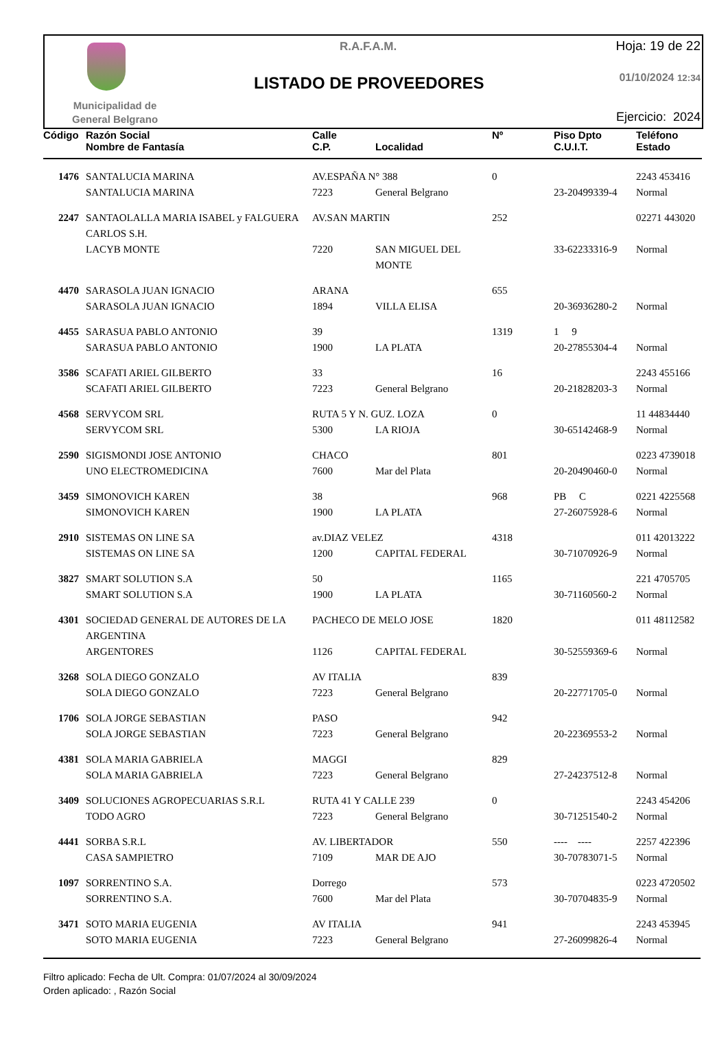Municipalidad de
General Belgrano
R.A.F.A.M.
LISTADO DE PROVEEDORES
Hoja: 19 de 22
01/10/2024 12:34
Ejercicio: 2024
| Código | Razón Social | Calle | | Nº | Piso Dpto | Teléfono |
| --- | --- | --- | --- | --- | --- | --- |
| | Nombre de Fantasía | C.P. | Localidad | | C.U.I.T. | Estado |
| 1476 | SANTALUCIA MARINA | AV.ESPAÑA N° 388 | | 0 | | 2243 453416 |
| | SANTALUCIA MARINA | 7223 | General Belgrano | | 23-20499339-4 | Normal |
| 2247 | SANTAOLALLA MARIA ISABEL y FALGUERA CARLOS S.H. | AV.SAN MARTIN | | 252 | | 02271 443020 |
| | LACYB MONTE | 7220 | SAN MIGUEL DEL MONTE | | 33-62233316-9 | Normal |
| 4470 | SARASOLA JUAN IGNACIO | ARANA | | 655 | | |
| | SARASOLA JUAN IGNACIO | 1894 | VILLA ELISA | | 20-36936280-2 | Normal |
| 4455 | SARASUA PABLO ANTONIO | 39 | | 1319 | 1 9 | |
| | SARASUA PABLO ANTONIO | 1900 | LA PLATA | | 20-27855304-4 | Normal |
| 3586 | SCAFATI ARIEL GILBERTO | 33 | | 16 | | 2243 455166 |
| | SCAFATI ARIEL GILBERTO | 7223 | General Belgrano | | 20-21828203-3 | Normal |
| 4568 | SERVYCOM SRL | RUTA 5 Y N. GUZ. LOZA | | 0 | | 11 44834440 |
| | SERVYCOM SRL | 5300 | LA RIOJA | | 30-65142468-9 | Normal |
| 2590 | SIGISMONDI JOSE ANTONIO | CHACO | | 801 | | 0223 4739018 |
| | UNO ELECTROMEDICINA | 7600 | Mar del Plata | | 20-20490460-0 | Normal |
| 3459 | SIMONOVICH KAREN | 38 | | 968 | PB C | 0221 4225568 |
| | SIMONOVICH KAREN | 1900 | LA PLATA | | 27-26075928-6 | Normal |
| 2910 | SISTEMAS ON LINE SA | av.DIAZ VELEZ | | 4318 | | 011 42013222 |
| | SISTEMAS ON LINE SA | 1200 | CAPITAL FEDERAL | | 30-71070926-9 | Normal |
| 3827 | SMART SOLUTION S.A | 50 | | 1165 | | 221 4705705 |
| | SMART SOLUTION S.A | 1900 | LA PLATA | | 30-71160560-2 | Normal |
| 4301 | SOCIEDAD GENERAL DE AUTORES DE LA ARGENTINA | PACHECO DE MELO JOSE | | 1820 | | 011 48112582 |
| | ARGENTORES | 1126 | CAPITAL FEDERAL | | 30-52559369-6 | Normal |
| 3268 | SOLA DIEGO GONZALO | AV ITALIA | | 839 | | |
| | SOLA DIEGO GONZALO | 7223 | General Belgrano | | 20-22771705-0 | Normal |
| 1706 | SOLA JORGE SEBASTIAN | PASO | | 942 | | |
| | SOLA JORGE SEBASTIAN | 7223 | General Belgrano | | 20-22369553-2 | Normal |
| 4381 | SOLA MARIA GABRIELA | MAGGI | | 829 | | |
| | SOLA MARIA GABRIELA | 7223 | General Belgrano | | 27-24237512-8 | Normal |
| 3409 | SOLUCIONES AGROPECUARIAS S.R.L | RUTA 41 Y CALLE 239 | | 0 | | 2243 454206 |
| | TODO AGRO | 7223 | General Belgrano | | 30-71251540-2 | Normal |
| 4441 | SORBA S.R.L | AV. LIBERTADOR | | 550 | ---- ---- | 2257 422396 |
| | CASA SAMPIETRO | 7109 | MAR DE AJO | | 30-70783071-5 | Normal |
| 1097 | SORRENTINO S.A. | Dorrego | | 573 | | 0223 4720502 |
| | SORRENTINO S.A. | 7600 | Mar del Plata | | 30-70704835-9 | Normal |
| 3471 | SOTO MARIA EUGENIA | AV ITALIA | | 941 | | 2243 453945 |
| | SOTO MARIA EUGENIA | 7223 | General Belgrano | | 27-26099826-4 | Normal |
Filtro aplicado: Fecha de Ult. Compra: 01/07/2024 al 30/09/2024
Orden aplicado: , Razón Social